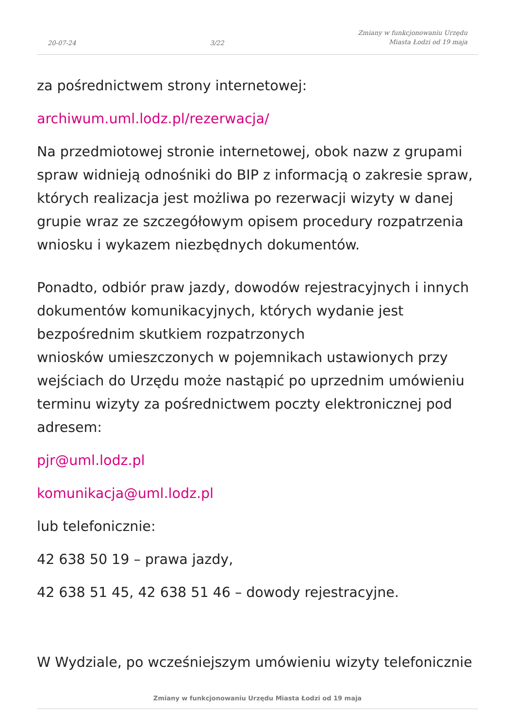20-07-24 3/22 Zmiany w funkcjonowaniu Urzędu
Miasta Łodzi od 19 maja
za pośrednictwem strony internetowej:
archiwum.uml.lodz.pl/rezerwacja/
Na przedmiotowej stronie internetowej, obok nazw z grupami spraw widnieją odnośniki do BIP z informacją o zakresie spraw, których realizacja jest możliwa po rezerwacji wizyty w danej grupie wraz ze szczegółowym opisem procedury rozpatrzenia wniosku i wykazem niezbędnych dokumentów.
Ponadto, odbiór praw jazdy, dowodów rejestracyjnych i innych dokumentów komunikacyjnych, których wydanie jest bezpośrednim skutkiem rozpatrzonych
wniosków umieszczonych w pojemnikach ustawionych przy wejściach do Urzędu może nastąpić po uprzednim umówieniu terminu wizyty za pośrednictwem poczty elektronicznej pod adresem:
pjr@uml.lodz.pl
komunikacja@uml.lodz.pl
lub telefonicznie:
42 638 50 19 – prawa jazdy,
42 638 51 45, 42 638 51 46 – dowody rejestracyjne.
W Wydziale, po wcześniejszym umówieniu wizyty telefonicznie
Zmiany w funkcjonowaniu Urzędu Miasta Łodzi od 19 maja